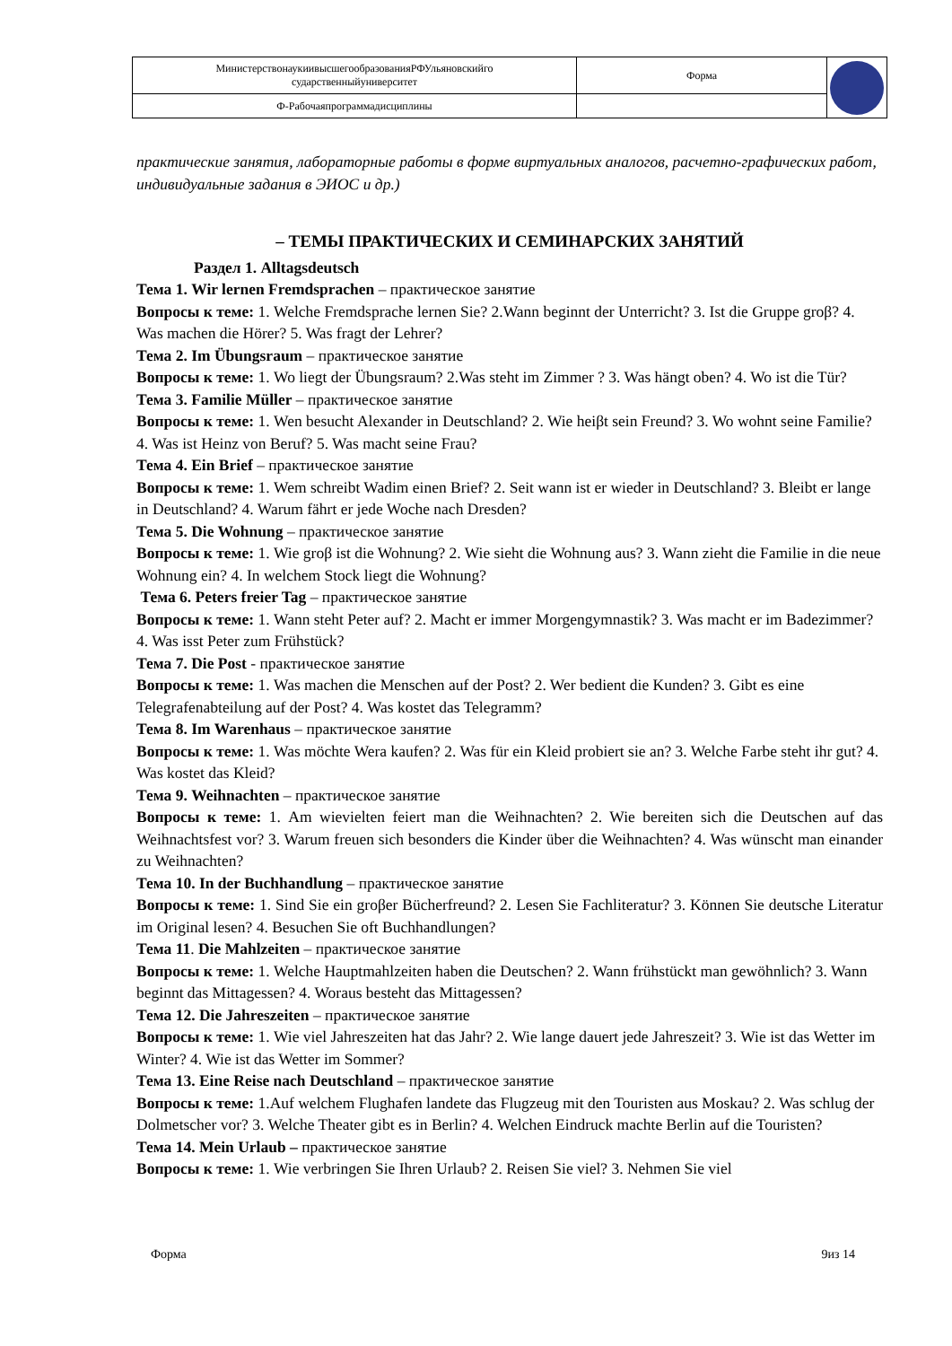| МинистерствонаукиивысшегообразованияРФУльяновскийго сударственныйуниверситет | Форма | |
| Ф-Рабочаяпрограммадисциплины | | |
практические занятия, лабораторные работы в форме виртуальных аналогов, расчетно-графических работ, индивидуальные задания в ЭИОС и др.)
– ТЕМЫ ПРАКТИЧЕСКИХ И СЕМИНАРСКИХ ЗАНЯТИЙ
Раздел 1. Alltagsdeutsch
Тема 1. Wir lernen Fremdsprachen – практическое занятие
Вопросы к теме: 1. Welche Fremdsprache lernen Sie? 2.Wann beginnt der Unterricht? 3. Ist die Gruppe groβ? 4. Was machen die Hörer? 5. Was fragt der Lehrer?
Тема 2. Im Übungsraum – практическое занятие
Вопросы к теме: 1. Wo liegt der Übungsraum? 2.Was steht im Zimmer ? 3. Was hängt oben? 4. Wo ist die Tür?
Тема 3. Familie Müller – практическое занятие
Вопросы к теме: 1. Wen besucht Alexander in Deutschland? 2. Wie heiβt sein Freund? 3. Wo wohnt seine Familie? 4. Was ist Heinz von Beruf? 5. Was macht seine Frau?
Тема 4. Ein Brief – практическое занятие
Вопросы к теме: 1. Wem schreibt Wadim einen Brief? 2. Seit wann ist er wieder in Deutschland? 3. Bleibt er lange in Deutschland? 4. Warum fährt er jede Woche nach Dresden?
Тема 5. Die Wohnung – практическое занятие
Вопросы к теме: 1. Wie groβ ist die Wohnung? 2. Wie sieht die Wohnung aus? 3. Wann zieht die Familie in die neue Wohnung ein? 4. In welchem Stock liegt die Wohnung?
Тема 6. Peters freier Tag – практическое занятие
Вопросы к теме: 1. Wann steht Peter auf? 2. Macht er immer Morgengymnastik? 3. Was macht er im Badezimmer? 4. Was isst Peter zum Frühstück?
Тема 7. Die Post - практическое занятие
Вопросы к теме: 1. Was machen die Menschen auf der Post? 2. Wer bedient die Kunden? 3. Gibt es eine Telegrafenabteilung auf der Post? 4. Was kostet das Telegramm?
Тема 8. Im Warenhaus – практическое занятие
Вопросы к теме: 1. Was möchte Wera kaufen? 2. Was für ein Kleid probiert sie an? 3. Welche Farbe steht ihr gut? 4. Was kostet das Kleid?
Тема 9. Weihnachten – практическое занятие
Вопросы к теме: 1. Am wievielten feiert man die Weihnachten? 2. Wie bereiten sich die Deutschen auf das Weihnachtsfest vor? 3. Warum freuen sich besonders die Kinder über die Weihnachten? 4. Was wünscht man einander zu Weihnachten?
Тема 10. In der Buchhandlung – практическое занятие
Вопросы к теме: 1. Sind Sie ein groβer Bücherfreund? 2. Lesen Sie Fachliteratur? 3. Können Sie deutsche Literatur im Original lesen? 4. Besuchen Sie oft Buchhandlungen?
Тема 11. Die Mahlzeiten – практическое занятие
Вопросы к теме: 1. Welche Hauptmahlzeiten haben die Deutschen? 2. Wann frühstückt man gewöhnlich? 3. Wann beginnt das Mittagessen? 4. Woraus besteht das Mittagessen?
Тема 12. Die Jahreszeiten – практическое занятие
Вопросы к теме: 1. Wie viel Jahreszeiten hat das Jahr? 2. Wie lange dauert jede Jahreszeit? 3. Wie ist das Wetter im Winter? 4. Wie ist das Wetter im Sommer?
Тема 13. Eine Reise nach Deutschland – практическое занятие
Вопросы к теме: 1.Auf welchem Flughafen landete das Flugzeug mit den Touristen aus Moskau? 2. Was schlug der Dolmetscher vor? 3. Welche Theater gibt es in Berlin? 4. Welchen Eindruck machte Berlin auf die Touristen?
Тема 14. Mein Urlaub – практическое занятие
Вопросы к теме: 1. Wie verbringen Sie Ihren Urlaub? 2. Reisen Sie viel? 3. Nehmen Sie viel
Форма 9из 14